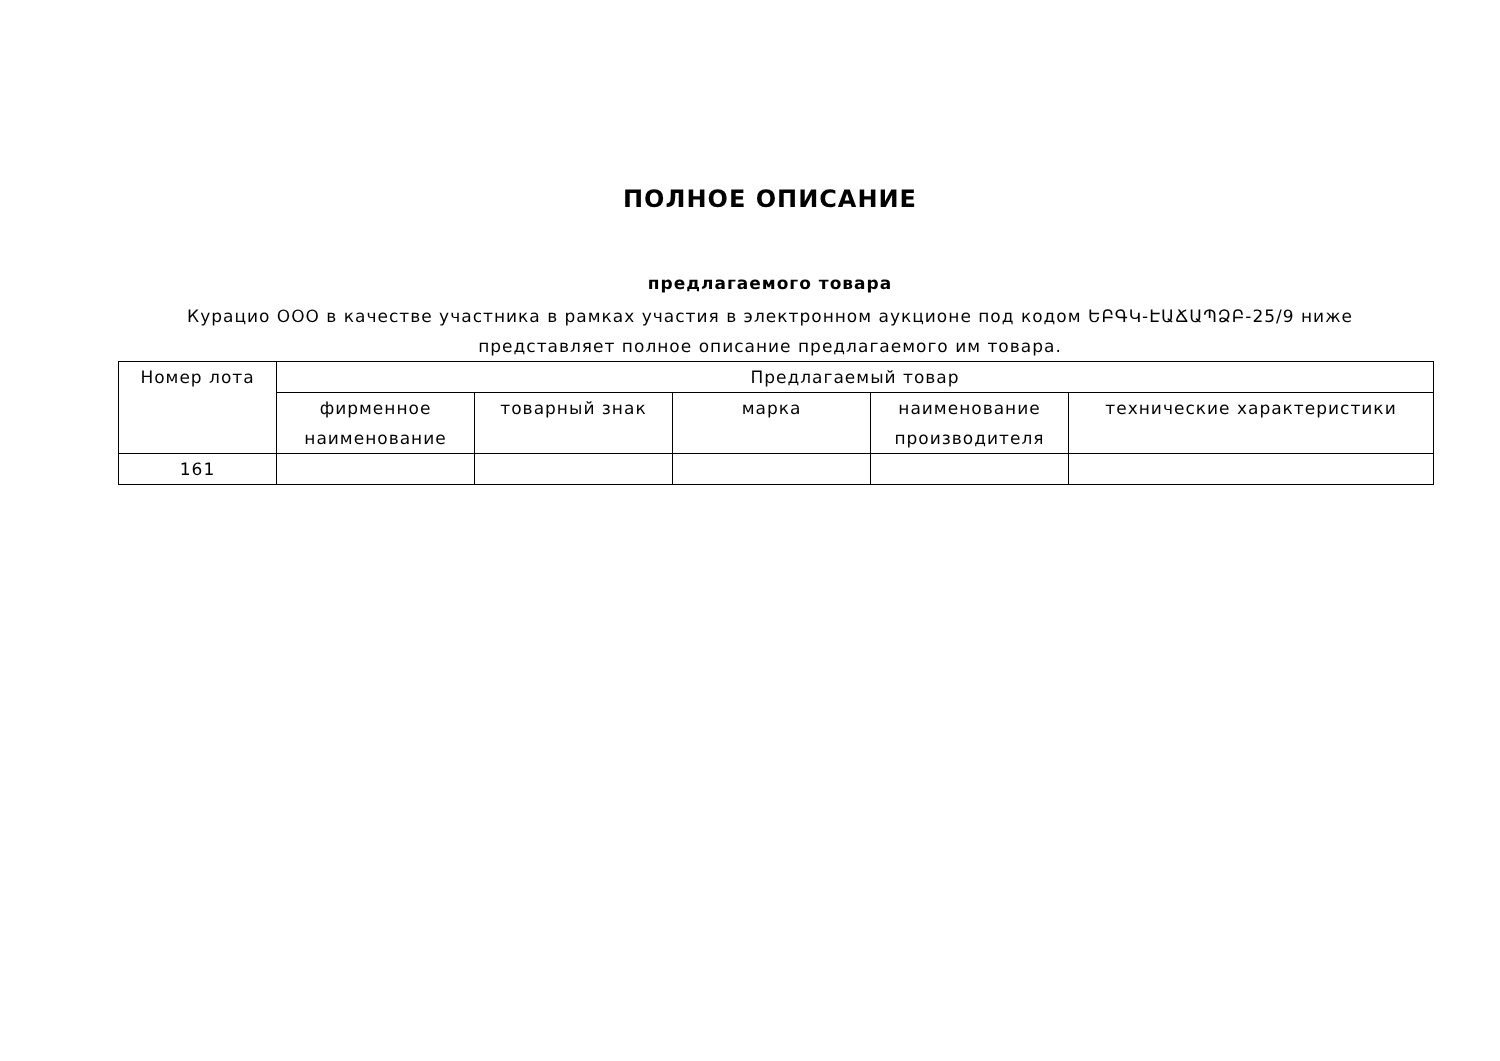ПОЛНОЕ ОПИСАНИЕ
предлагаемого товара
Курацио ООО в качестве участника в рамках участия в электронном аукционе под кодом ԵԲԳԿ-ԷԱՃԱՊՁԲ-25/9 ниже представляет полное описание предлагаемого им товара.
| Номер лота | Предлагаемый товар | | | | |
| --- | --- | --- | --- | --- | --- |
| | фирменное наименование | товарный знак | марка | наименование производителя | технические характеристики |
| 161 | | | | | |